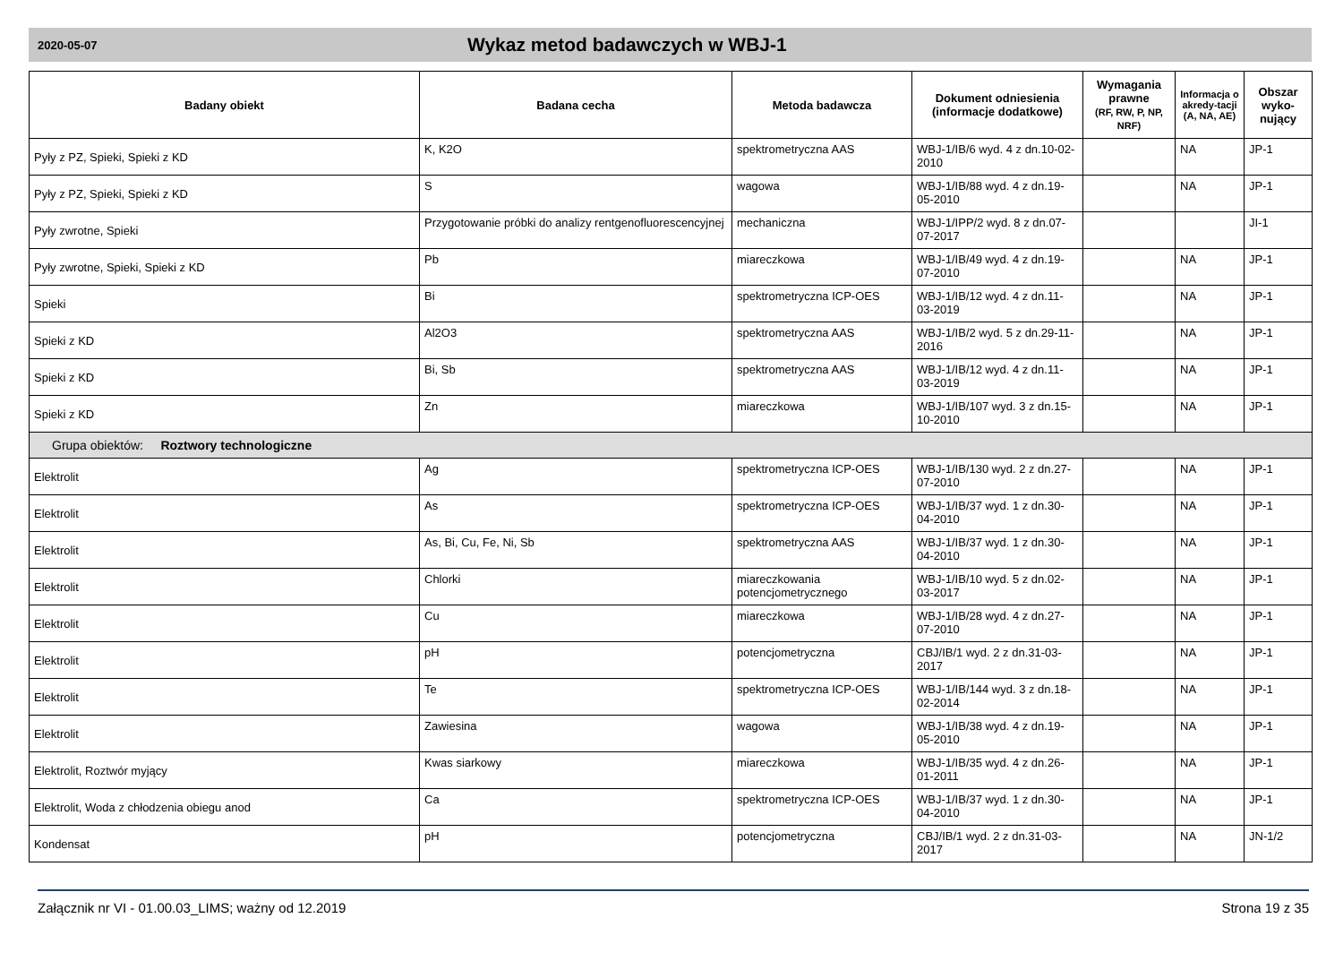2020-05-07
Wykaz metod badawczych w WBJ-1
| Badany obiekt | Badana cecha | Metoda badawcza | Dokument odniesienia (informacje dodatkowe) | Wymagania prawne (RF, RW, P, NP, NRF) | Informacja o akredy-tacji (A, NA, AE) | Obszar wyko-nujący |
| --- | --- | --- | --- | --- | --- | --- |
| Pyły z PZ, Spieki, Spieki z KD | K, K2O | spektrometryczna AAS | WBJ-1/IB/6 wyd. 4 z dn.10-02-2010 | | NA | JP-1 |
| Pyły z PZ, Spieki, Spieki z KD | S | wagowa | WBJ-1/IB/88 wyd. 4 z dn.19-05-2010 | | NA | JP-1 |
| Pyły zwrotne, Spieki | Przygotowanie próbki do analizy rentgenofluorescencyjnej | mechaniczna | WBJ-1/IPP/2 wyd. 8 z dn.07-07-2017 | | | JI-1 |
| Pyły zwrotne, Spieki, Spieki z KD | Pb | miareczkowa | WBJ-1/IB/49 wyd. 4 z dn.19-07-2010 | | NA | JP-1 |
| Spieki | Bi | spektrometryczna ICP-OES | WBJ-1/IB/12 wyd. 4 z dn.11-03-2019 | | NA | JP-1 |
| Spieki z KD | Al2O3 | spektrometryczna AAS | WBJ-1/IB/2 wyd. 5 z dn.29-11-2016 | | NA | JP-1 |
| Spieki z KD | Bi, Sb | spektrometryczna AAS | WBJ-1/IB/12 wyd. 4 z dn.11-03-2019 | | NA | JP-1 |
| Spieki z KD | Zn | miareczkowa | WBJ-1/IB/107 wyd. 3 z dn.15-10-2010 | | NA | JP-1 |
| Grupa obiektów: Roztwory technologiczne | | | | | | |
| Elektrolit | Ag | spektrometryczna ICP-OES | WBJ-1/IB/130 wyd. 2 z dn.27-07-2010 | | NA | JP-1 |
| Elektrolit | As | spektrometryczna ICP-OES | WBJ-1/IB/37 wyd. 1 z dn.30-04-2010 | | NA | JP-1 |
| Elektrolit | As, Bi, Cu, Fe, Ni, Sb | spektrometryczna AAS | WBJ-1/IB/37 wyd. 1 z dn.30-04-2010 | | NA | JP-1 |
| Elektrolit | Chlorki | miareczkowania potencjometrycznego | WBJ-1/IB/10 wyd. 5 z dn.02-03-2017 | | NA | JP-1 |
| Elektrolit | Cu | miareczkowa | WBJ-1/IB/28 wyd. 4 z dn.27-07-2010 | | NA | JP-1 |
| Elektrolit | pH | potencjometryczna | CBJ/IB/1 wyd. 2 z dn.31-03-2017 | | NA | JP-1 |
| Elektrolit | Te | spektrometryczna ICP-OES | WBJ-1/IB/144 wyd. 3 z dn.18-02-2014 | | NA | JP-1 |
| Elektrolit | Zawiesina | wagowa | WBJ-1/IB/38 wyd. 4 z dn.19-05-2010 | | NA | JP-1 |
| Elektrolit, Roztwór myjący | Kwas siarkowy | miareczkowa | WBJ-1/IB/35 wyd. 4 z dn.26-01-2011 | | NA | JP-1 |
| Elektrolit, Woda z chłodzenia obiegu anod | Ca | spektrometryczna ICP-OES | WBJ-1/IB/37 wyd. 1 z dn.30-04-2010 | | NA | JP-1 |
| Kondensat | pH | potencjometryczna | CBJ/IB/1 wyd. 2 z dn.31-03-2017 | | NA | JN-1/2 |
Załącznik nr VI - 01.00.03_LIMS; ważny od 12.2019 Strona 19 z 35